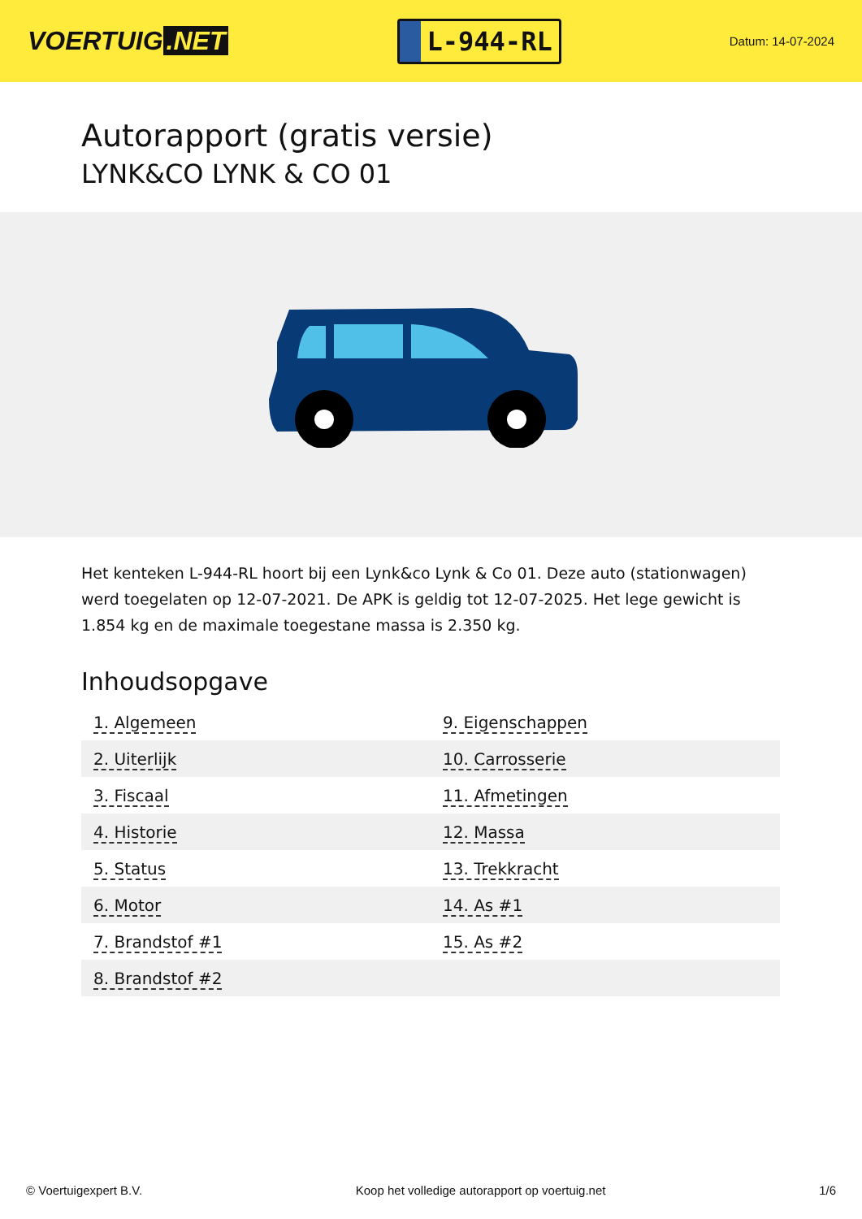VOERTUIG.NET
L-944-RL
Datum: 14-07-2024
Autorapport (gratis versie)
LYNK&CO LYNK & CO 01
Het kenteken L-944-RL hoort bij een Lynk&co Lynk & Co 01. Deze auto (stationwagen) werd toegelaten op 12-07-2021. De APK is geldig tot 12-07-2025. Het lege gewicht is 1.854 kg en de maximale toegestane massa is 2.350 kg.
Inhoudsopgave
| 1. Algemeen | 9. Eigenschappen |
| 2. Uiterlijk | 10. Carrosserie |
| 3. Fiscaal | 11. Afmetingen |
| 4. Historie | 12. Massa |
| 5. Status | 13. Trekkracht |
| 6. Motor | 14. As #1 |
| 7. Brandstof #1 | 15. As #2 |
| 8. Brandstof #2 | |
© Voertuigexpert B.V. Koop het volledige autorapport op voertuig.net 1/6